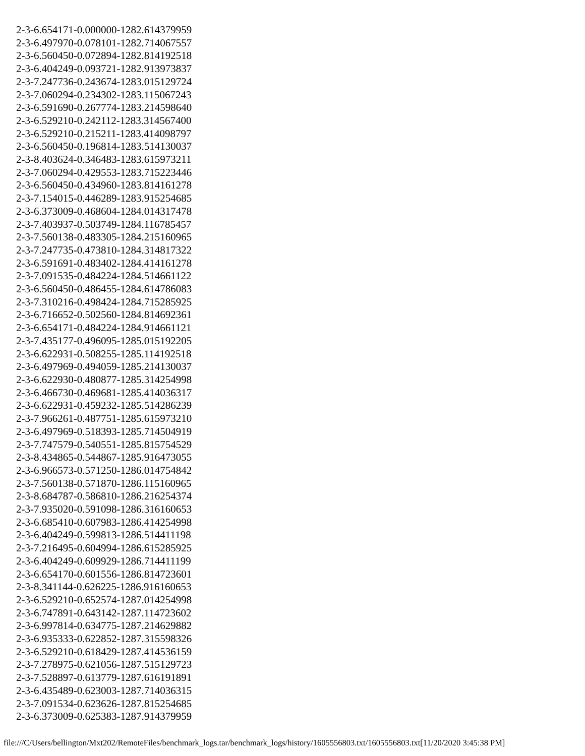2-3-6.654171-0.000000-1282.614379959
2-3-6.497970-0.078101-1282.714067557
2-3-6.560450-0.072894-1282.814192518
2-3-6.404249-0.093721-1282.913973837
2-3-7.247736-0.243674-1283.015129724
2-3-7.060294-0.234302-1283.115067243
2-3-6.591690-0.267774-1283.214598640
2-3-6.529210-0.242112-1283.314567400
2-3-6.529210-0.215211-1283.414098797
2-3-6.560450-0.196814-1283.514130037
2-3-8.403624-0.346483-1283.615973211
2-3-7.060294-0.429553-1283.715223446
2-3-6.560450-0.434960-1283.814161278
2-3-7.154015-0.446289-1283.915254685
2-3-6.373009-0.468604-1284.014317478
2-3-7.403937-0.503749-1284.116785457
2-3-7.560138-0.483305-1284.215160965
2-3-7.247735-0.473810-1284.314817322
2-3-6.591691-0.483402-1284.414161278
2-3-7.091535-0.484224-1284.514661122
2-3-6.560450-0.486455-1284.614786083
2-3-7.310216-0.498424-1284.715285925
2-3-6.716652-0.502560-1284.814692361
2-3-6.654171-0.484224-1284.914661121
2-3-7.435177-0.496095-1285.015192205
2-3-6.622931-0.508255-1285.114192518
2-3-6.497969-0.494059-1285.214130037
2-3-6.622930-0.480877-1285.314254998
2-3-6.466730-0.469681-1285.414036317
2-3-6.622931-0.459232-1285.514286239
2-3-7.966261-0.487751-1285.615973210
2-3-6.497969-0.518393-1285.714504919
2-3-7.747579-0.540551-1285.815754529
2-3-8.434865-0.544867-1285.916473055
2-3-6.966573-0.571250-1286.014754842
2-3-7.560138-0.571870-1286.115160965
2-3-8.684787-0.586810-1286.216254374
2-3-7.935020-0.591098-1286.316160653
2-3-6.685410-0.607983-1286.414254998
2-3-6.404249-0.599813-1286.514411198
2-3-7.216495-0.604994-1286.615285925
2-3-6.404249-0.609929-1286.714411199
2-3-6.654170-0.601556-1286.814723601
2-3-8.341144-0.626225-1286.916160653
2-3-6.529210-0.652574-1287.014254998
2-3-6.747891-0.643142-1287.114723602
2-3-6.997814-0.634775-1287.214629882
2-3-6.935333-0.622852-1287.315598326
2-3-6.529210-0.618429-1287.414536159
2-3-7.278975-0.621056-1287.515129723
2-3-7.528897-0.613779-1287.616191891
2-3-6.435489-0.623003-1287.714036315
2-3-7.091534-0.623626-1287.815254685
2-3-6.373009-0.625383-1287.914379959
file:///C/Users/bellington/Mxt202/RemoteFiles/benchmark_logs.tar/benchmark_logs/history/1605556803.txt/1605556803.txt[11/20/2020 3:45:38 PM]